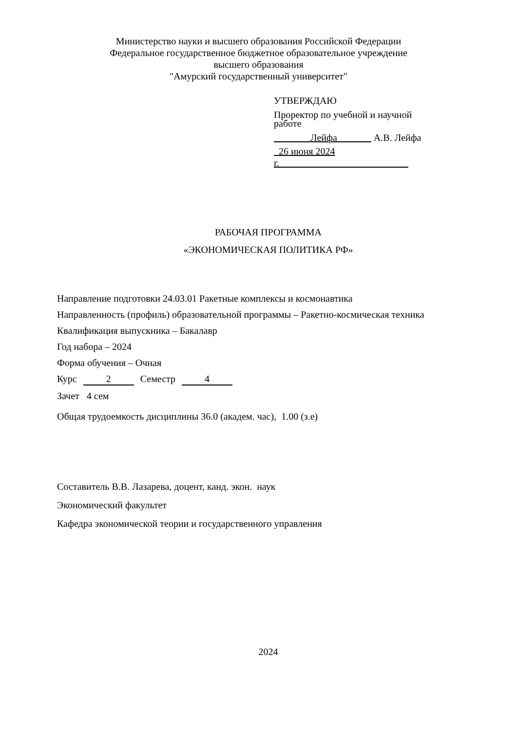Министерство науки и высшего образования Российской Федерации
Федеральное государственное бюджетное образовательное учреждение
высшего образования
"Амурский государственный университет"
УТВЕРЖДАЮ
Проректор по учебной и научной
работе
Лейфа А.В. Лейфа
26 июня 2024 г.
РАБОЧАЯ ПРОГРАММА
«ЭКОНОМИЧЕСКАЯ ПОЛИТИКА РФ»
Направление подготовки 24.03.01 Ракетные комплексы и космонавтика
Направленность (профиль) образовательной программы – Ракетно-космическая техника
Квалификация выпускника – Бакалавр
Год набора – 2024
Форма обучения – Очная
Курс 2 Семестр 4
Зачет 4 сем
Общая трудоемкость дисциплины 36.0 (академ. час), 1.00 (з.е)
Составитель В.В. Лазарева, доцент, канд. экон. наук
Экономический факультет
Кафедра экономической теории и государственного управления
2024